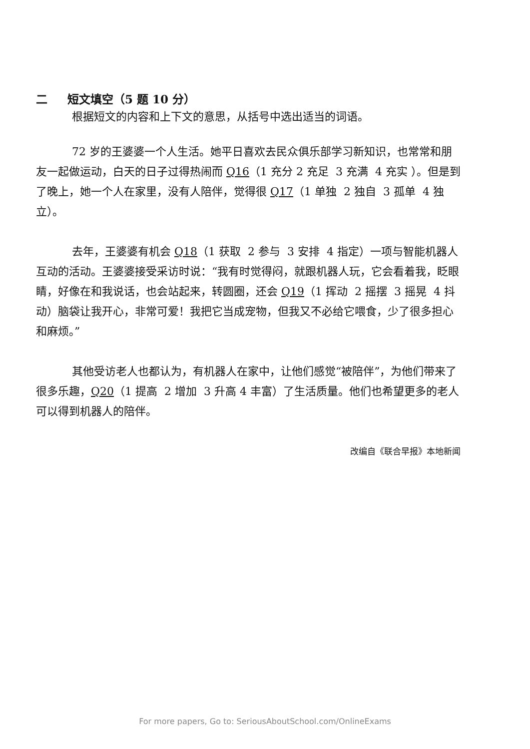二 短文填空（5 题 10 分）
根据短文的内容和上下文的意思，从括号中选出适当的词语。
72 岁的王婆婆一个人生活。她平日喜欢去民众俱乐部学习新知识，也常常和朋友一起做运动，白天的日子过得热闹而 Q16（1 充分 2 充足 3 充满 4 充实 ）。但是到了晚上，她一个人在家里，没有人陪伴，觉得很 Q17（1 单独 2 独自 3 孤单 4 独立）。
去年，王婆婆有机会 Q18（1 获取 2 参与 3 安排 4 指定）一项与智能机器人互动的活动。王婆婆接受采访时说：“我有时觉得闷，就跟机器人玩，它会看着我，眨眼睛，好像在和我说话，也会站起来，转圆圈，还会 Q19（1 挥动 2 摇摆 3 摇晃 4 抖动）脑袋让我开心，非常可爱！我把它当成宠物，但我又不必给它喂食，少了很多担心和麻烦。”
其他受访老人也都认为，有机器人在家中，让他们感觉“被陪伴”，为他们带来了很多乐趣，Q20（1 提高 2 增加 3 升高 4 丰富）了生活质量。他们也希望更多的老人可以得到机器人的陪伴。
改编自《联合早报》本地新闻
For more papers, Go to: SeriousAboutSchool.com/OnlineExams